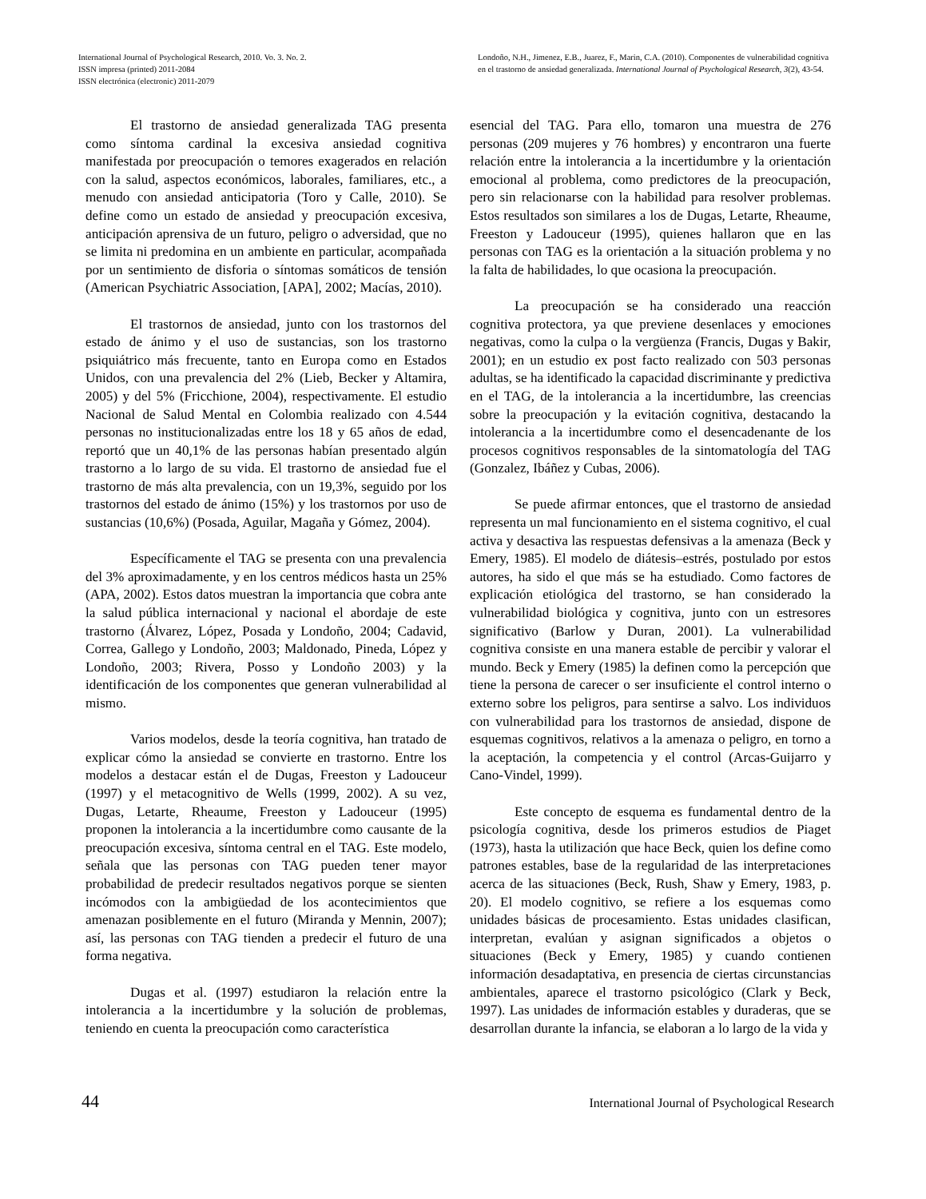International Journal of Psychological Research, 2010. Vo. 3. No. 2.
ISSN impresa (printed) 2011-2084
ISSN electrónica (electronic) 2011-2079
Londoño, N.H., Jimenez, E.B., Juarez, F., Marin, C.A. (2010). Componentes de vulnerabilidad cognitiva en el trastorno de ansiedad generalizada. International Journal of Psychological Research, 3(2), 43-54.
El trastorno de ansiedad generalizada TAG presenta como síntoma cardinal la excesiva ansiedad cognitiva manifestada por preocupación o temores exagerados en relación con la salud, aspectos económicos, laborales, familiares, etc., a menudo con ansiedad anticipatoria (Toro y Calle, 2010). Se define como un estado de ansiedad y preocupación excesiva, anticipación aprensiva de un futuro, peligro o adversidad, que no se limita ni predomina en un ambiente en particular, acompañada por un sentimiento de disforia o síntomas somáticos de tensión (American Psychiatric Association, [APA], 2002; Macías, 2010).
El trastornos de ansiedad, junto con los trastornos del estado de ánimo y el uso de sustancias, son los trastorno psiquiátrico más frecuente, tanto en Europa como en Estados Unidos, con una prevalencia del 2% (Lieb, Becker y Altamira, 2005) y del 5% (Fricchione, 2004), respectivamente. El estudio Nacional de Salud Mental en Colombia realizado con 4.544 personas no institucionalizadas entre los 18 y 65 años de edad, reportó que un 40,1% de las personas habían presentado algún trastorno a lo largo de su vida. El trastorno de ansiedad fue el trastorno de más alta prevalencia, con un 19,3%, seguido por los trastornos del estado de ánimo (15%) y los trastornos por uso de sustancias (10,6%) (Posada, Aguilar, Magaña y Gómez, 2004).
Específicamente el TAG se presenta con una prevalencia del 3% aproximadamente, y en los centros médicos hasta un 25% (APA, 2002). Estos datos muestran la importancia que cobra ante la salud pública internacional y nacional el abordaje de este trastorno (Álvarez, López, Posada y Londoño, 2004; Cadavid, Correa, Gallego y Londoño, 2003; Maldonado, Pineda, López y Londoño, 2003; Rivera, Posso y Londoño 2003) y la identificación de los componentes que generan vulnerabilidad al mismo.
Varios modelos, desde la teoría cognitiva, han tratado de explicar cómo la ansiedad se convierte en trastorno. Entre los modelos a destacar están el de Dugas, Freeston y Ladouceur (1997) y el metacognitivo de Wells (1999, 2002). A su vez, Dugas, Letarte, Rheaume, Freeston y Ladouceur (1995) proponen la intolerancia a la incertidumbre como causante de la preocupación excesiva, síntoma central en el TAG. Este modelo, señala que las personas con TAG pueden tener mayor probabilidad de predecir resultados negativos porque se sienten incómodos con la ambigüedad de los acontecimientos que amenazan posiblemente en el futuro (Miranda y Mennin, 2007); así, las personas con TAG tienden a predecir el futuro de una forma negativa.
Dugas et al. (1997) estudiaron la relación entre la intolerancia a la incertidumbre y la solución de problemas, teniendo en cuenta la preocupación como característica
esencial del TAG. Para ello, tomaron una muestra de 276 personas (209 mujeres y 76 hombres) y encontraron una fuerte relación entre la intolerancia a la incertidumbre y la orientación emocional al problema, como predictores de la preocupación, pero sin relacionarse con la habilidad para resolver problemas. Estos resultados son similares a los de Dugas, Letarte, Rheaume, Freeston y Ladouceur (1995), quienes hallaron que en las personas con TAG es la orientación a la situación problema y no la falta de habilidades, lo que ocasiona la preocupación.
La preocupación se ha considerado una reacción cognitiva protectora, ya que previene desenlaces y emociones negativas, como la culpa o la vergüenza (Francis, Dugas y Bakir, 2001); en un estudio ex post facto realizado con 503 personas adultas, se ha identificado la capacidad discriminante y predictiva en el TAG, de la intolerancia a la incertidumbre, las creencias sobre la preocupación y la evitación cognitiva, destacando la intolerancia a la incertidumbre como el desencadenante de los procesos cognitivos responsables de la sintomatología del TAG (Gonzalez, Ibáñez y Cubas, 2006).
Se puede afirmar entonces, que el trastorno de ansiedad representa un mal funcionamiento en el sistema cognitivo, el cual activa y desactiva las respuestas defensivas a la amenaza (Beck y Emery, 1985). El modelo de diátesis–estrés, postulado por estos autores, ha sido el que más se ha estudiado. Como factores de explicación etiológica del trastorno, se han considerado la vulnerabilidad biológica y cognitiva, junto con un estresores significativo (Barlow y Duran, 2001). La vulnerabilidad cognitiva consiste en una manera estable de percibir y valorar el mundo. Beck y Emery (1985) la definen como la percepción que tiene la persona de carecer o ser insuficiente el control interno o externo sobre los peligros, para sentirse a salvo. Los individuos con vulnerabilidad para los trastornos de ansiedad, dispone de esquemas cognitivos, relativos a la amenaza o peligro, en torno a la aceptación, la competencia y el control (Arcas-Guijarro y Cano-Vindel, 1999).
Este concepto de esquema es fundamental dentro de la psicología cognitiva, desde los primeros estudios de Piaget (1973), hasta la utilización que hace Beck, quien los define como patrones estables, base de la regularidad de las interpretaciones acerca de las situaciones (Beck, Rush, Shaw y Emery, 1983, p. 20). El modelo cognitivo, se refiere a los esquemas como unidades básicas de procesamiento. Estas unidades clasifican, interpretan, evalúan y asignan significados a objetos o situaciones (Beck y Emery, 1985) y cuando contienen información desadaptativa, en presencia de ciertas circunstancias ambientales, aparece el trastorno psicológico (Clark y Beck, 1997). Las unidades de información estables y duraderas, que se desarrollan durante la infancia, se elaboran a lo largo de la vida y
44 International Journal of Psychological Research